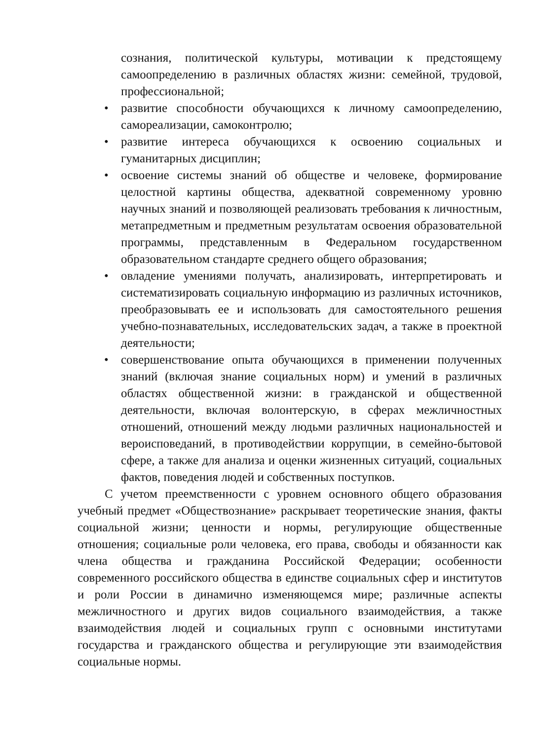сознания, политической культуры, мотивации к предстоящему самоопределению в различных областях жизни: семейной, трудовой, профессиональной;
• развитие способности обучающихся к личному самоопределению, самореализации, самоконтролю;
• развитие интереса обучающихся к освоению социальных и гуманитарных дисциплин;
• освоение системы знаний об обществе и человеке, формирование целостной картины общества, адекватной современному уровню научных знаний и позволяющей реализовать требования к личностным, метапредметным и предметным результатам освоения образовательной программы, представленным в Федеральном государственном образовательном стандарте среднего общего образования;
• овладение умениями получать, анализировать, интерпретировать и систематизировать социальную информацию из различных источников, преобразовывать ее и использовать для самостоятельного решения учебно-познавательных, исследовательских задач, а также в проектной деятельности;
• совершенствование опыта обучающихся в применении полученных знаний (включая знание социальных норм) и умений в различных областях общественной жизни: в гражданской и общественной деятельности, включая волонтерскую, в сферах межличностных отношений, отношений между людьми различных национальностей и вероисповеданий, в противодействии коррупции, в семейно-бытовой сфере, а также для анализа и оценки жизненных ситуаций, социальных фактов, поведения людей и собственных поступков.
С учетом преемственности с уровнем основного общего образования учебный предмет «Обществознание» раскрывает теоретические знания, факты социальной жизни; ценности и нормы, регулирующие общественные отношения; социальные роли человека, его права, свободы и обязанности как члена общества и гражданина Российской Федерации; особенности современного российского общества в единстве социальных сфер и институтов и роли России в динамично изменяющемся мире; различные аспекты межличностного и других видов социального взаимодействия, а также взаимодействия людей и социальных групп с основными институтами государства и гражданского общества и регулирующие эти взаимодействия социальные нормы.